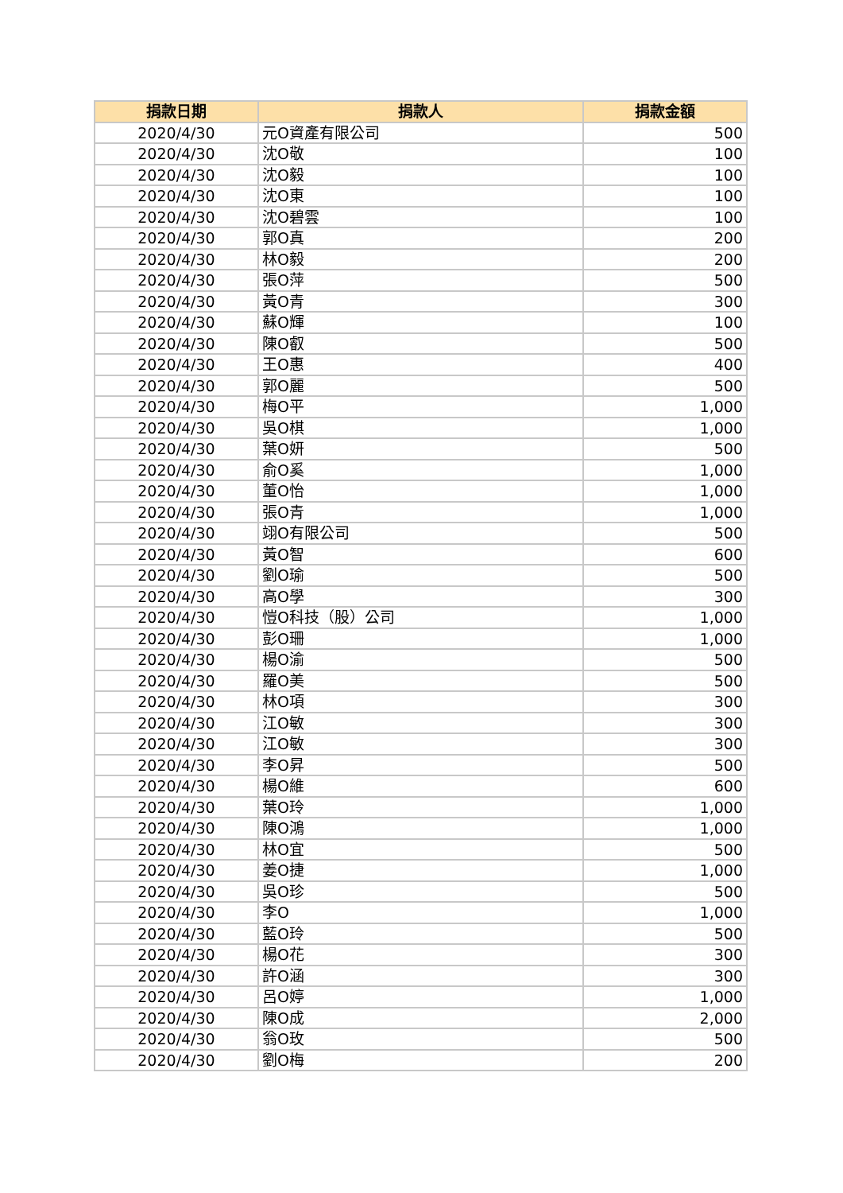| 捐款日期 | 捐款人 | 捐款金額 |
| --- | --- | --- |
| 2020/4/30 | 元O資產有限公司 | 500 |
| 2020/4/30 | 沈O敬 | 100 |
| 2020/4/30 | 沈O毅 | 100 |
| 2020/4/30 | 沈O東 | 100 |
| 2020/4/30 | 沈O碧雲 | 100 |
| 2020/4/30 | 郭O真 | 200 |
| 2020/4/30 | 林O毅 | 200 |
| 2020/4/30 | 張O萍 | 500 |
| 2020/4/30 | 黃O青 | 300 |
| 2020/4/30 | 蘇O輝 | 100 |
| 2020/4/30 | 陳O叡 | 500 |
| 2020/4/30 | 王O惠 | 400 |
| 2020/4/30 | 郭O麗 | 500 |
| 2020/4/30 | 梅O平 | 1,000 |
| 2020/4/30 | 吳O棋 | 1,000 |
| 2020/4/30 | 葉O妍 | 500 |
| 2020/4/30 | 俞O奚 | 1,000 |
| 2020/4/30 | 董O怡 | 1,000 |
| 2020/4/30 | 張O青 | 1,000 |
| 2020/4/30 | 翊O有限公司 | 500 |
| 2020/4/30 | 黃O智 | 600 |
| 2020/4/30 | 劉O瑜 | 500 |
| 2020/4/30 | 高O學 | 300 |
| 2020/4/30 | 愷O科技（股）公司 | 1,000 |
| 2020/4/30 | 彭O珊 | 1,000 |
| 2020/4/30 | 楊O渝 | 500 |
| 2020/4/30 | 羅O美 | 500 |
| 2020/4/30 | 林O項 | 300 |
| 2020/4/30 | 江O敏 | 300 |
| 2020/4/30 | 江O敏 | 300 |
| 2020/4/30 | 李O昇 | 500 |
| 2020/4/30 | 楊O維 | 600 |
| 2020/4/30 | 葉O玲 | 1,000 |
| 2020/4/30 | 陳O鴻 | 1,000 |
| 2020/4/30 | 林O宜 | 500 |
| 2020/4/30 | 姜O捷 | 1,000 |
| 2020/4/30 | 吳O珍 | 500 |
| 2020/4/30 | 李O | 1,000 |
| 2020/4/30 | 藍O玲 | 500 |
| 2020/4/30 | 楊O花 | 300 |
| 2020/4/30 | 許O涵 | 300 |
| 2020/4/30 | 呂O婷 | 1,000 |
| 2020/4/30 | 陳O成 | 2,000 |
| 2020/4/30 | 翁O玫 | 500 |
| 2020/4/30 | 劉O梅 | 200 |